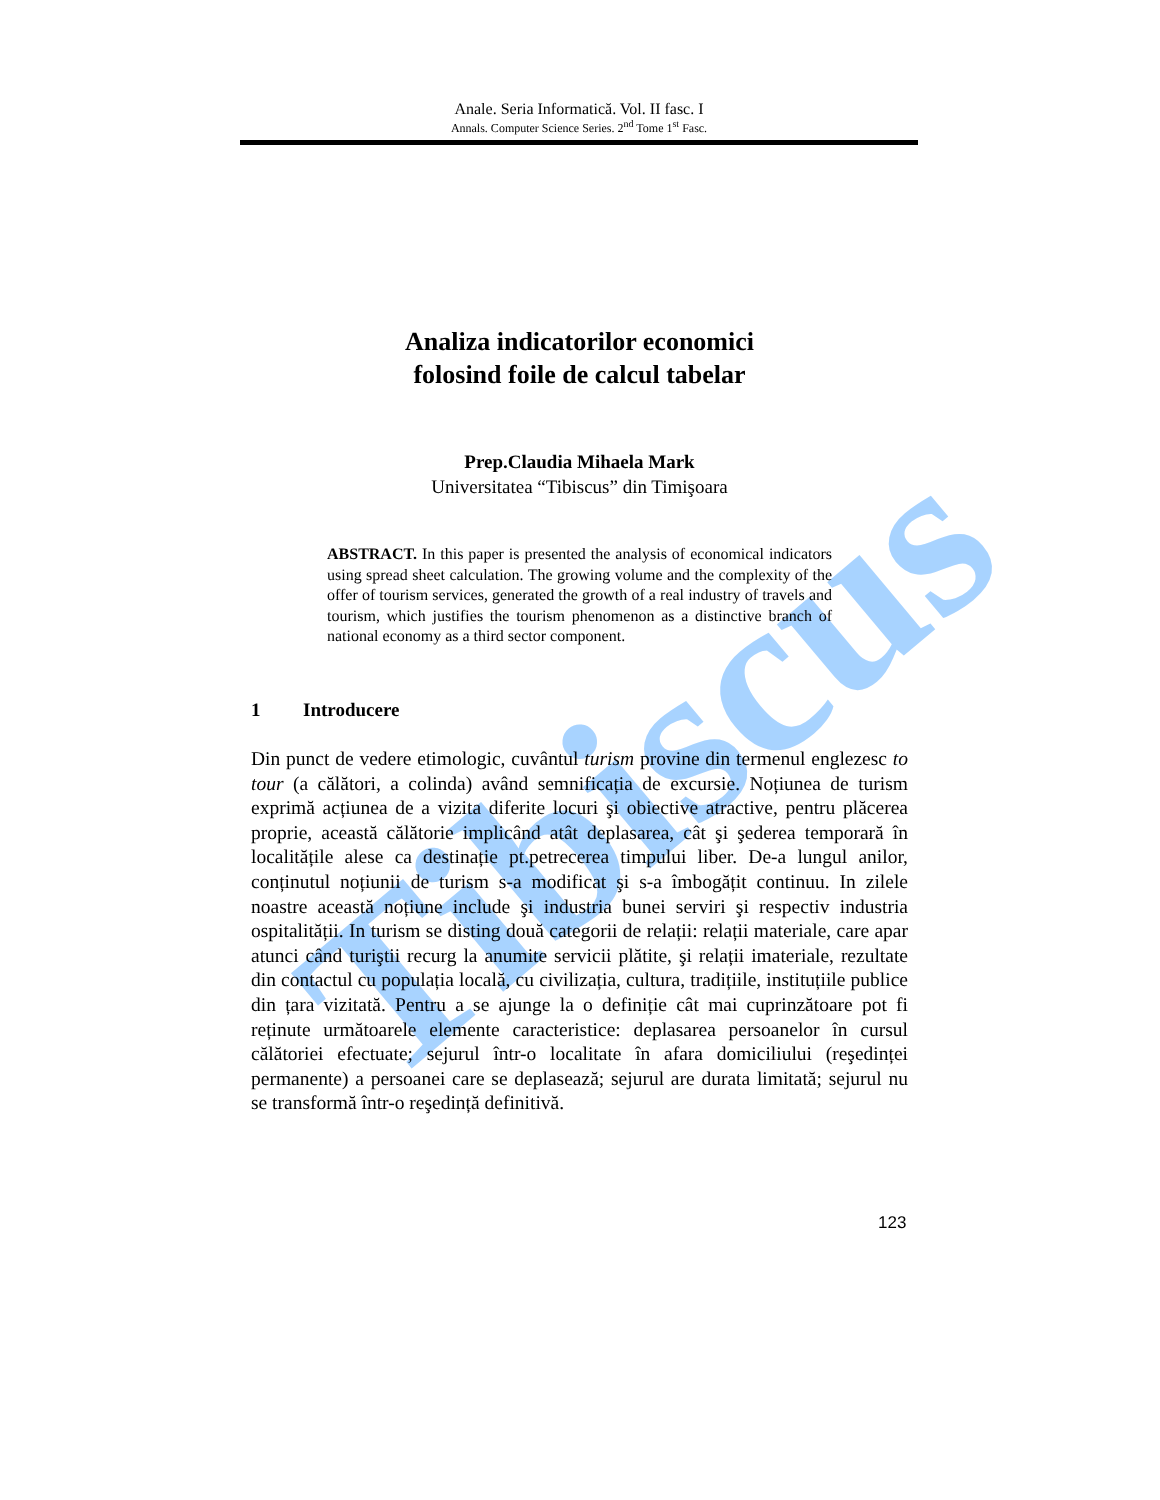Tibiscus
Anale. Seria Informatică. Vol. II fasc. I
Annals. Computer Science Series. 2<sup>nd</sup> Tome 1<sup>st</sup> Fasc.
Analiza indicatorilor economici
folosind foile de calcul tabelar
Prep.Claudia Mihaela Mark
Universitatea “Tibiscus” din Timişoara
ABSTRACT. In this paper is presented the analysis of economical indicators using spread sheet calculation. The growing volume and the complexity of the offer of tourism services, generated the growth of a real industry of travels and tourism, which justifies the tourism phenomenon as a distinctive branch of national economy as a third sector component.
1 Introducere
Din punct de vedere etimologic, cuvântul turism provine din termenul englezesc to tour (a călători, a colinda) având semnificația de excursie. Noțiunea de turism exprimă acțiunea de a vizita diferite locuri şi obiective atractive, pentru plăcerea proprie, această călătorie implicând atât deplasarea, cât şi şederea temporară în localitățile alese ca destinație pt.petrecerea timpului liber. De-a lungul anilor, conținutul noțiunii de turism s-a modificat şi s-a îmbogățit continuu. In zilele noastre această noțiune include şi industria bunei serviri şi respectiv industria ospitalității. In turism se disting două categorii de relații: relații materiale, care apar atunci când turiştii recurg la anumite servicii plătite, şi relații imateriale, rezultate din contactul cu populația locală, cu civilizația, cultura, tradițiile, instituțiile publice din țara vizitată. Pentru a se ajunge la o definiție cât mai cuprinzătoare pot fi reținute următoarele elemente caracteristice: deplasarea persoanelor în cursul călătoriei efectuate; sejurul într-o localitate în afara domiciliului (reşedinței permanente) a persoanei care se deplasează; sejurul are durata limitată; sejurul nu se transformă într-o reşedință definitivă.
123